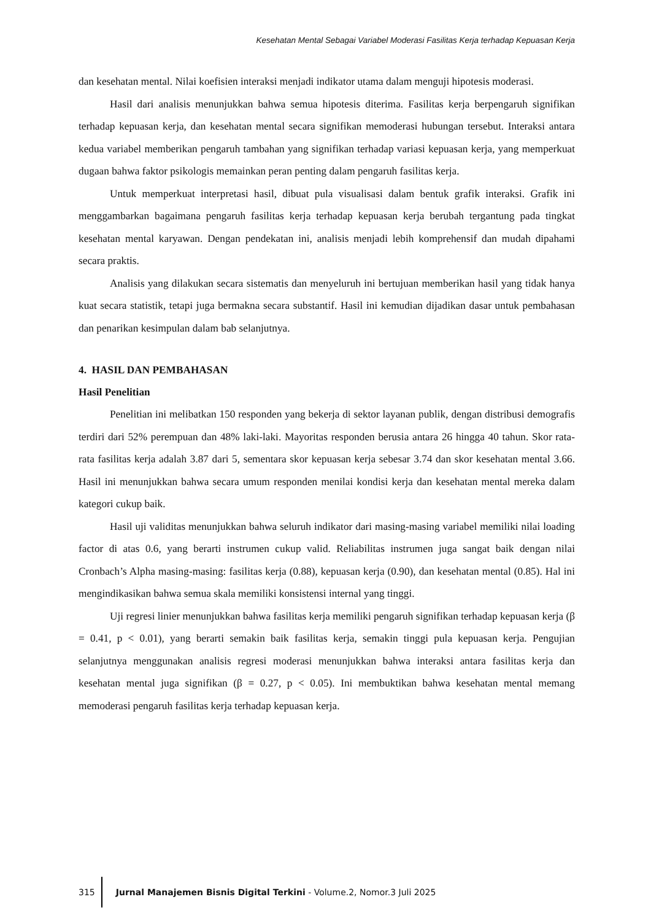Kesehatan Mental Sebagai Variabel Moderasi Fasilitas Kerja terhadap Kepuasan Kerja
dan kesehatan mental. Nilai koefisien interaksi menjadi indikator utama dalam menguji hipotesis moderasi.
Hasil dari analisis menunjukkan bahwa semua hipotesis diterima. Fasilitas kerja berpengaruh signifikan terhadap kepuasan kerja, dan kesehatan mental secara signifikan memoderasi hubungan tersebut. Interaksi antara kedua variabel memberikan pengaruh tambahan yang signifikan terhadap variasi kepuasan kerja, yang memperkuat dugaan bahwa faktor psikologis memainkan peran penting dalam pengaruh fasilitas kerja.
Untuk memperkuat interpretasi hasil, dibuat pula visualisasi dalam bentuk grafik interaksi. Grafik ini menggambarkan bagaimana pengaruh fasilitas kerja terhadap kepuasan kerja berubah tergantung pada tingkat kesehatan mental karyawan. Dengan pendekatan ini, analisis menjadi lebih komprehensif dan mudah dipahami secara praktis.
Analisis yang dilakukan secara sistematis dan menyeluruh ini bertujuan memberikan hasil yang tidak hanya kuat secara statistik, tetapi juga bermakna secara substantif. Hasil ini kemudian dijadikan dasar untuk pembahasan dan penarikan kesimpulan dalam bab selanjutnya.
4. HASIL DAN PEMBAHASAN
Hasil Penelitian
Penelitian ini melibatkan 150 responden yang bekerja di sektor layanan publik, dengan distribusi demografis terdiri dari 52% perempuan dan 48% laki-laki. Mayoritas responden berusia antara 26 hingga 40 tahun. Skor rata-rata fasilitas kerja adalah 3.87 dari 5, sementara skor kepuasan kerja sebesar 3.74 dan skor kesehatan mental 3.66. Hasil ini menunjukkan bahwa secara umum responden menilai kondisi kerja dan kesehatan mental mereka dalam kategori cukup baik.
Hasil uji validitas menunjukkan bahwa seluruh indikator dari masing-masing variabel memiliki nilai loading factor di atas 0.6, yang berarti instrumen cukup valid. Reliabilitas instrumen juga sangat baik dengan nilai Cronbach’s Alpha masing-masing: fasilitas kerja (0.88), kepuasan kerja (0.90), dan kesehatan mental (0.85). Hal ini mengindikasikan bahwa semua skala memiliki konsistensi internal yang tinggi.
Uji regresi linier menunjukkan bahwa fasilitas kerja memiliki pengaruh signifikan terhadap kepuasan kerja (β = 0.41, p < 0.01), yang berarti semakin baik fasilitas kerja, semakin tinggi pula kepuasan kerja. Pengujian selanjutnya menggunakan analisis regresi moderasi menunjukkan bahwa interaksi antara fasilitas kerja dan kesehatan mental juga signifikan (β = 0.27, p < 0.05). Ini membuktikan bahwa kesehatan mental memang memoderasi pengaruh fasilitas kerja terhadap kepuasan kerja.
315
Jurnal Manajemen Bisnis Digital Terkini - Volume.2, Nomor.3 Juli 2025